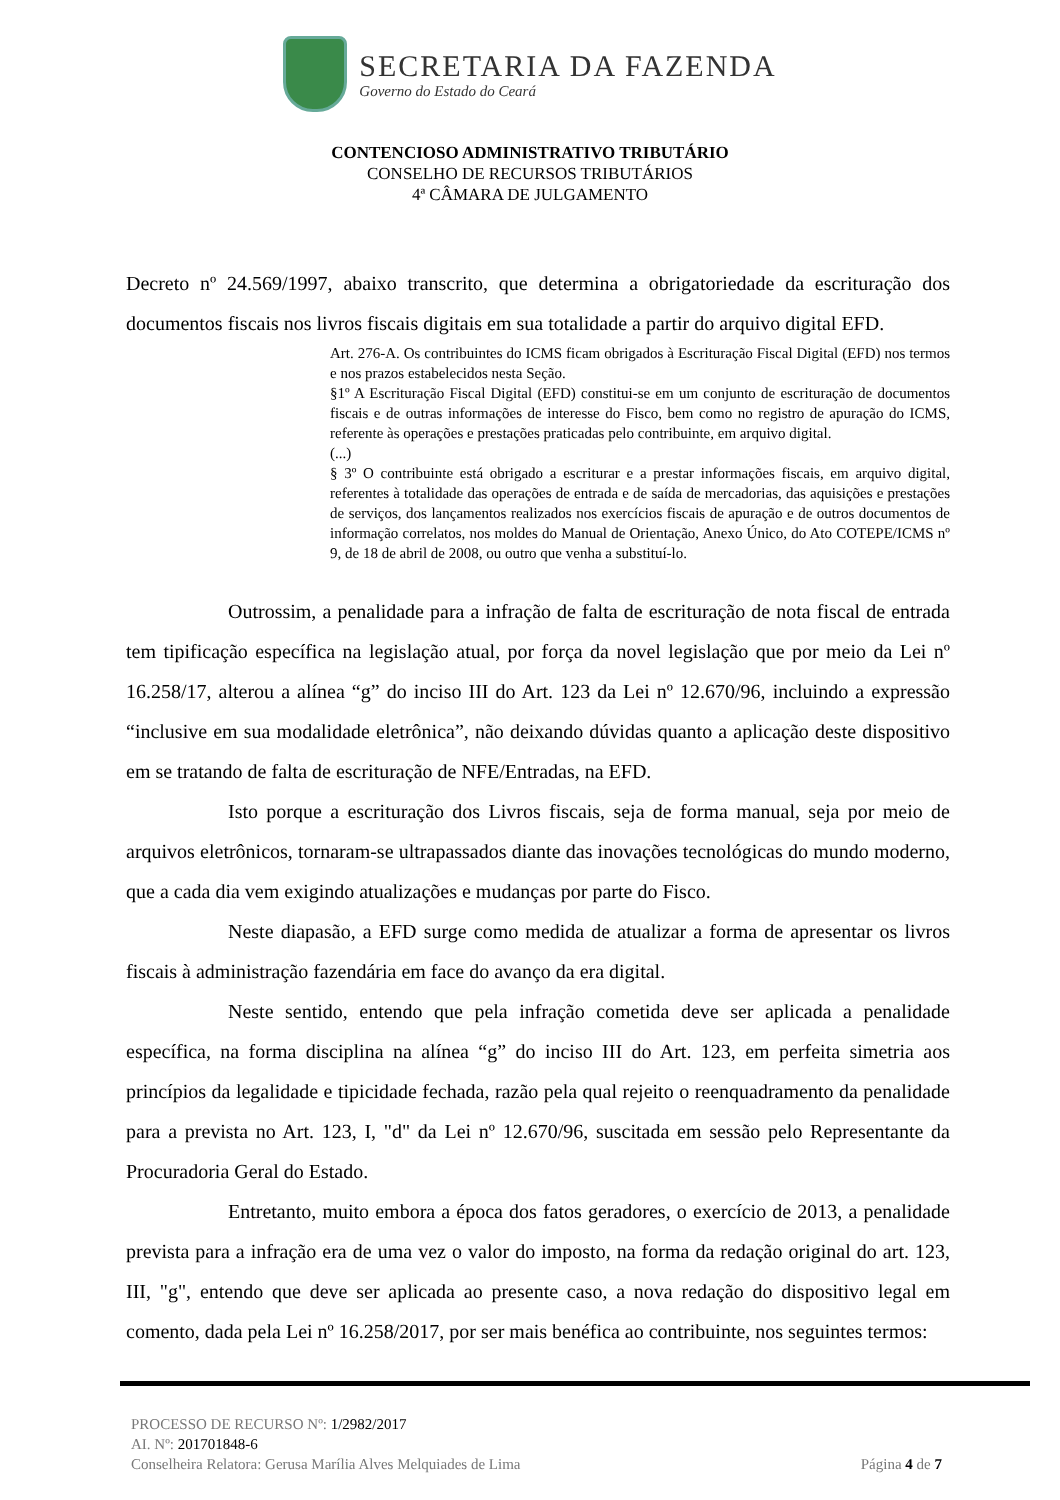SECRETARIA DA FAZENDA
Governo do Estado do Ceará
CONTENCIOSO ADMINISTRATIVO TRIBUTÁRIO
CONSELHO DE RECURSOS TRIBUTÁRIOS
4ª CÂMARA DE JULGAMENTO
Decreto nº 24.569/1997, abaixo transcrito, que determina a obrigatoriedade da escrituração dos documentos fiscais nos livros fiscais digitais em sua totalidade a partir do arquivo digital EFD.
Art. 276-A. Os contribuintes do ICMS ficam obrigados à Escrituração Fiscal Digital (EFD) nos termos e nos prazos estabelecidos nesta Seção.
§1º A Escrituração Fiscal Digital (EFD) constitui-se em um conjunto de escrituração de documentos fiscais e de outras informações de interesse do Fisco, bem como no registro de apuração do ICMS, referente às operações e prestações praticadas pelo contribuinte, em arquivo digital.
(...)
§ 3º O contribuinte está obrigado a escriturar e a prestar informações fiscais, em arquivo digital, referentes à totalidade das operações de entrada e de saída de mercadorias, das aquisições e prestações de serviços, dos lançamentos realizados nos exercícios fiscais de apuração e de outros documentos de informação correlatos, nos moldes do Manual de Orientação, Anexo Único, do Ato COTEPE/ICMS nº 9, de 18 de abril de 2008, ou outro que venha a substituí-lo.
Outrossim, a penalidade para a infração de falta de escrituração de nota fiscal de entrada tem tipificação específica na legislação atual, por força da novel legislação que por meio da Lei nº 16.258/17, alterou a alínea “g” do inciso III do Art. 123 da Lei nº 12.670/96, incluindo a expressão “inclusive em sua modalidade eletrônica”, não deixando dúvidas quanto a aplicação deste dispositivo em se tratando de falta de escrituração de NFE/Entradas, na EFD.
Isto porque a escrituração dos Livros fiscais, seja de forma manual, seja por meio de arquivos eletrônicos, tornaram-se ultrapassados diante das inovações tecnológicas do mundo moderno, que a cada dia vem exigindo atualizações e mudanças por parte do Fisco.
Neste diapasão, a EFD surge como medida de atualizar a forma de apresentar os livros fiscais à administração fazendária em face do avanço da era digital.
Neste sentido, entendo que pela infração cometida deve ser aplicada a penalidade específica, na forma disciplina na alínea “g” do inciso III do Art. 123, em perfeita simetria aos princípios da legalidade e tipicidade fechada, razão pela qual rejeito o reenquadramento da penalidade para a prevista no Art. 123, I, "d" da Lei nº 12.670/96, suscitada em sessão pelo Representante da Procuradoria Geral do Estado.
Entretanto, muito embora a época dos fatos geradores, o exercício de 2013, a penalidade prevista para a infração era de uma vez o valor do imposto, na forma da redação original do art. 123, III, "g", entendo que deve ser aplicada ao presente caso, a nova redação do dispositivo legal em comento, dada pela Lei nº 16.258/2017, por ser mais benéfica ao contribuinte, nos seguintes termos:
PROCESSO DE RECURSO Nº: 1/2982/2017
AI. Nº: 201701848-6
Conselheira Relatora: Gerusa Marília Alves Melquiades de Lima Página 4 de 7